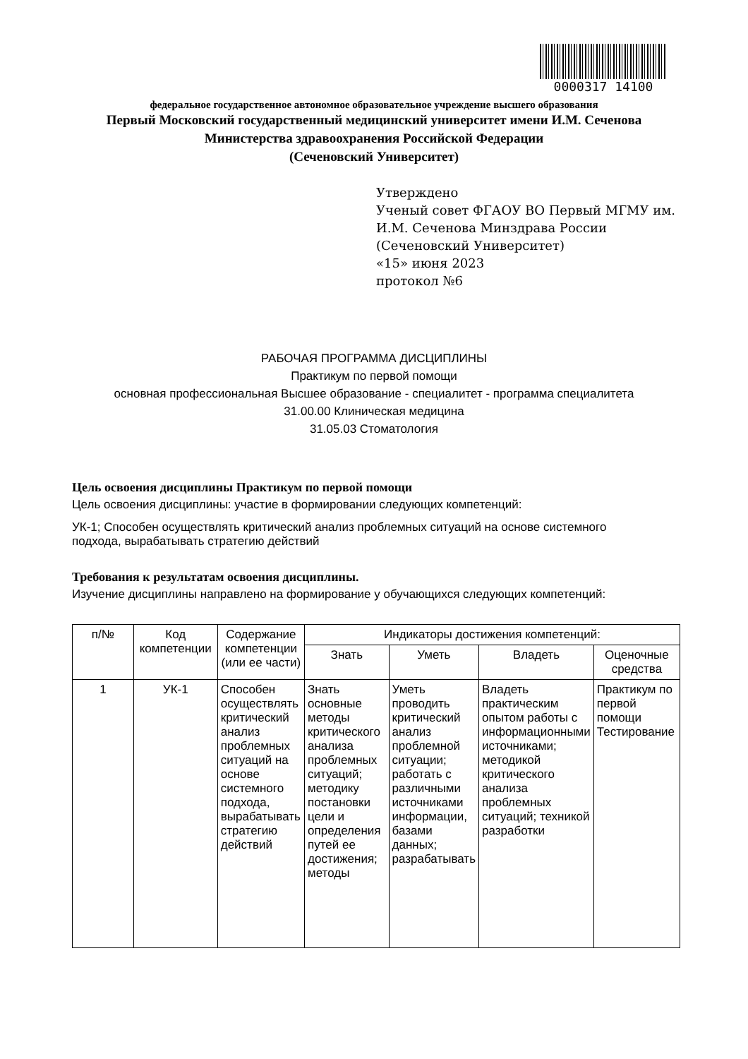0000317 14100
федеральное государственное автономное образовательное учреждение высшего образования
Первый Московский государственный медицинский университет имени И.М. Сеченова
Министерства здравоохранения Российской Федерации
(Сеченовский Университет)
Утверждено
Ученый совет ФГАОУ ВО Первый МГМУ им. И.М. Сеченова Минздрава России
(Сеченовский Университет)
«15» июня 2023
протокол №6
РАБОЧАЯ ПРОГРАММА ДИСЦИПЛИНЫ
Практикум по первой помощи
основная профессиональная Высшее образование - специалитет - программа специалитета
31.00.00 Клиническая медицина
31.05.03 Стоматология
Цель освоения дисциплины Практикум по первой помощи
Цель освоения дисциплины: участие в формировании следующих компетенций:
УК-1; Способен осуществлять критический анализ проблемных ситуаций на основе системного подхода, вырабатывать стратегию действий
Требования к результатам освоения дисциплины.
Изучение дисциплины направлено на формирование у обучающихся следующих компетенций:
| п/№ | Код компетенции | Содержание компетенции (или ее части) | Индикаторы достижения компетенций: | | | |
| --- | --- | --- | --- | --- | --- | --- |
| | | | Знать | Уметь | Владеть | Оценочные средства |
| 1 | УК-1 | Способен осуществлять критический анализ проблемных ситуаций на основе системного подхода, вырабатывать стратегию действий | Знать основные методы критического анализа проблемных ситуаций; методику постановки цели и определения путей ее достижения; методы | Уметь проводить критический анализ проблемной ситуации; работать с различными источниками информации, базами данных; разрабатывать | Владеть практическим опытом работы с информационными источниками; методикой критического анализа проблемных ситуаций; техникой разработки | Практикум по первой помощи Тестирование |